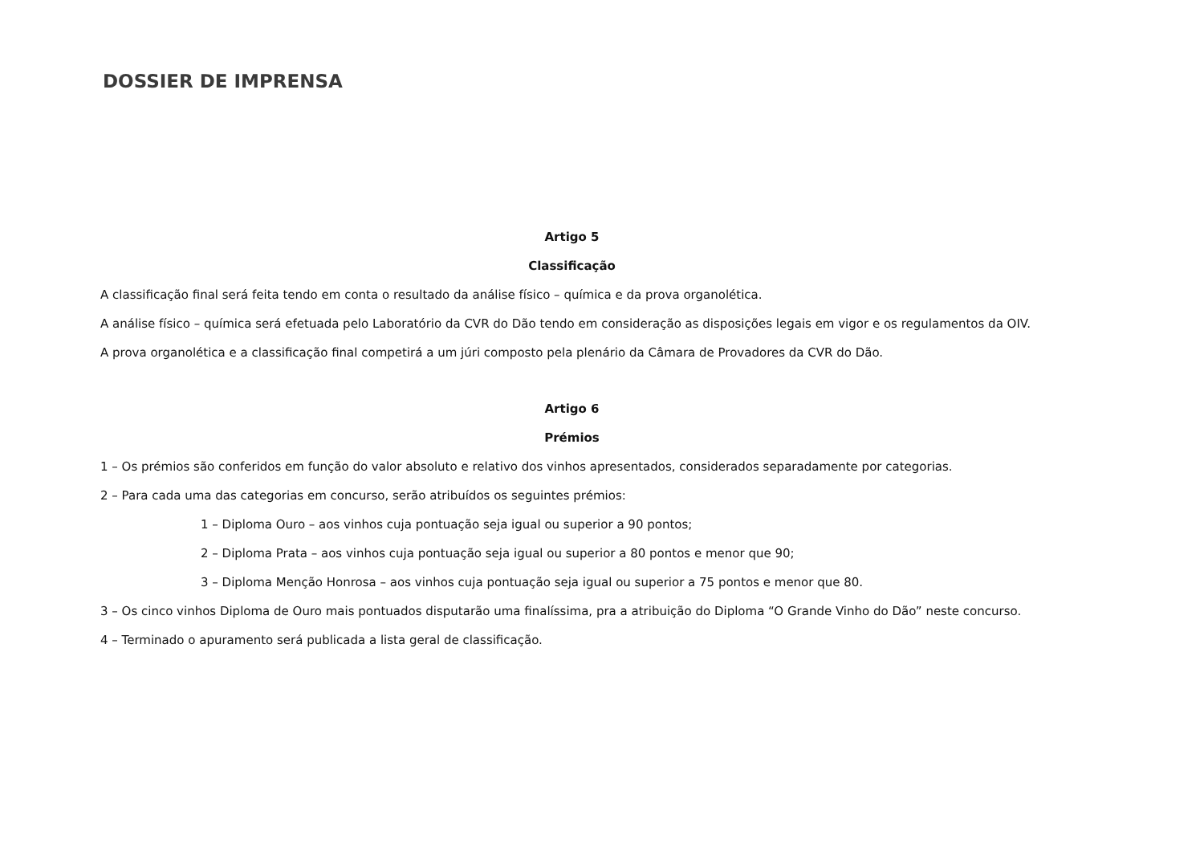DOSSIER DE IMPRENSA
Artigo 5
Classificação
A classificação final será feita tendo em conta o resultado da análise físico – química e da prova organolética.
A análise físico – química será efetuada pelo Laboratório da CVR do Dão tendo em consideração as disposições legais em vigor e os regulamentos da OIV.
A prova organolética e a classificação final competirá a um júri composto pela plenário da Câmara de Provadores da CVR do Dão.
Artigo 6
Prémios
1 – Os prémios são conferidos em função do valor absoluto e relativo dos vinhos apresentados, considerados separadamente por categorias.
2 – Para cada uma das categorias em concurso, serão atribuídos os seguintes prémios:
1 – Diploma Ouro – aos vinhos cuja pontuação seja igual ou superior a 90 pontos;
2 – Diploma Prata – aos vinhos cuja pontuação seja igual ou superior a 80 pontos e menor que 90;
3 – Diploma Menção Honrosa – aos vinhos cuja pontuação seja igual ou superior a 75 pontos e menor que 80.
3 – Os cinco vinhos Diploma de Ouro mais pontuados disputarão uma finalíssima, pra a atribuição do Diploma “O Grande Vinho do Dão” neste concurso.
4 – Terminado o apuramento será publicada a lista geral de classificação.